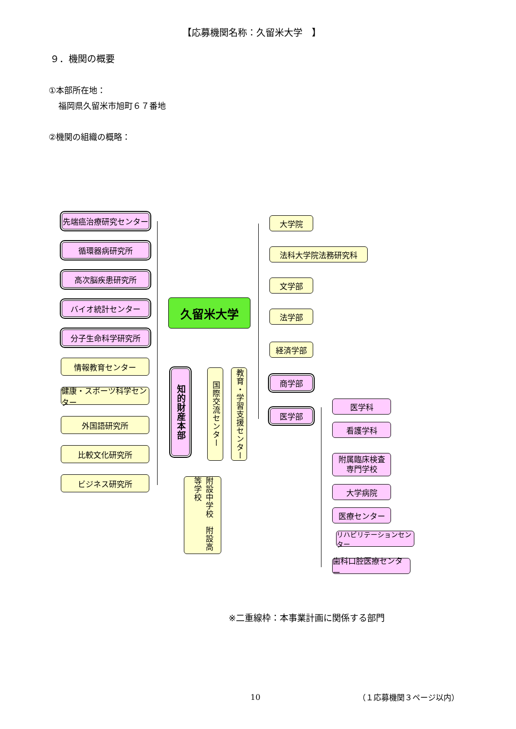【応募機関名称：久留米大学　】
９．機関の概要
①本部所在地：
福岡県久留米市旭町６７番地
②機関の組織の概略：
先端癌治療研究センター
循環器病研究所
高次脳疾患研究所
バイオ統計センター
分子生命科学研究所
情報教育センター
健康・スポーツ科学センター
外国語研究所
比較文化研究所
ビジネス研究所
久留米大学
知的財産本部
国際交流センター
教育・学習支援センター
附設中学校　附設高等学校
大学院
法科大学院法務研究科
文学部
法学部
経済学部
商学部
医学部
医学科
看護学科
附属臨床検査
専門学校
大学病院
医療センター
リハビリテーションセンター
歯科口腔医療センター
※二重線枠：本事業計画に関係する部門
10 （１応募機関３ページ以内）